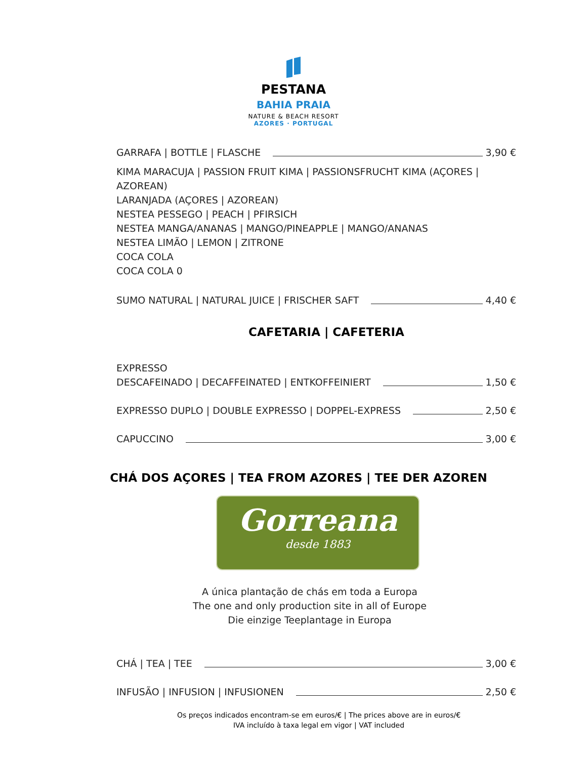PESTANA
BAHIA PRAIA
NATURE & BEACH RESORT
AZORES · PORTUGAL
GARRAFA | BOTTLE | FLASCHE 3,90 €
KIMA MARACUJA | PASSION FRUIT KIMA | PASSIONSFRUCHT KIMA (AÇORES | AZOREAN)
LARANJADA (AÇORES | AZOREAN)
NESTEA PESSEGO | PEACH | PFIRSICH
NESTEA MANGA/ANANAS | MANGO/PINEAPPLE | MANGO/ANANAS
NESTEA LIMÃO | LEMON | ZITRONE
COCA COLA
COCA COLA 0
SUMO NATURAL | NATURAL JUICE | FRISCHER SAFT 4,40 €
CAFETARIA | CAFETERIA
EXPRESSO
DESCAFEINADO | DECAFFEINATED | ENTKOFFEINIERT 1,50 €
EXPRESSO DUPLO | DOUBLE EXPRESSO | DOPPEL-EXPRESS 2,50 €
CAPUCCINO 3,00 €
CHÁ DOS AÇORES | TEA FROM AZORES | TEE DER AZOREN
Gorreana
desde 1883
A única plantação de chás em toda a Europa
The one and only production site in all of Europe
Die einzige Teeplantage in Europa
CHÁ | TEA | TEE 3,00 €
INFUSÃO | INFUSION | INFUSIONEN 2,50 €
Os preços indicados encontram-se em euros/€ | The prices above are in euros/€
IVA incluído à taxa legal em vigor | VAT included